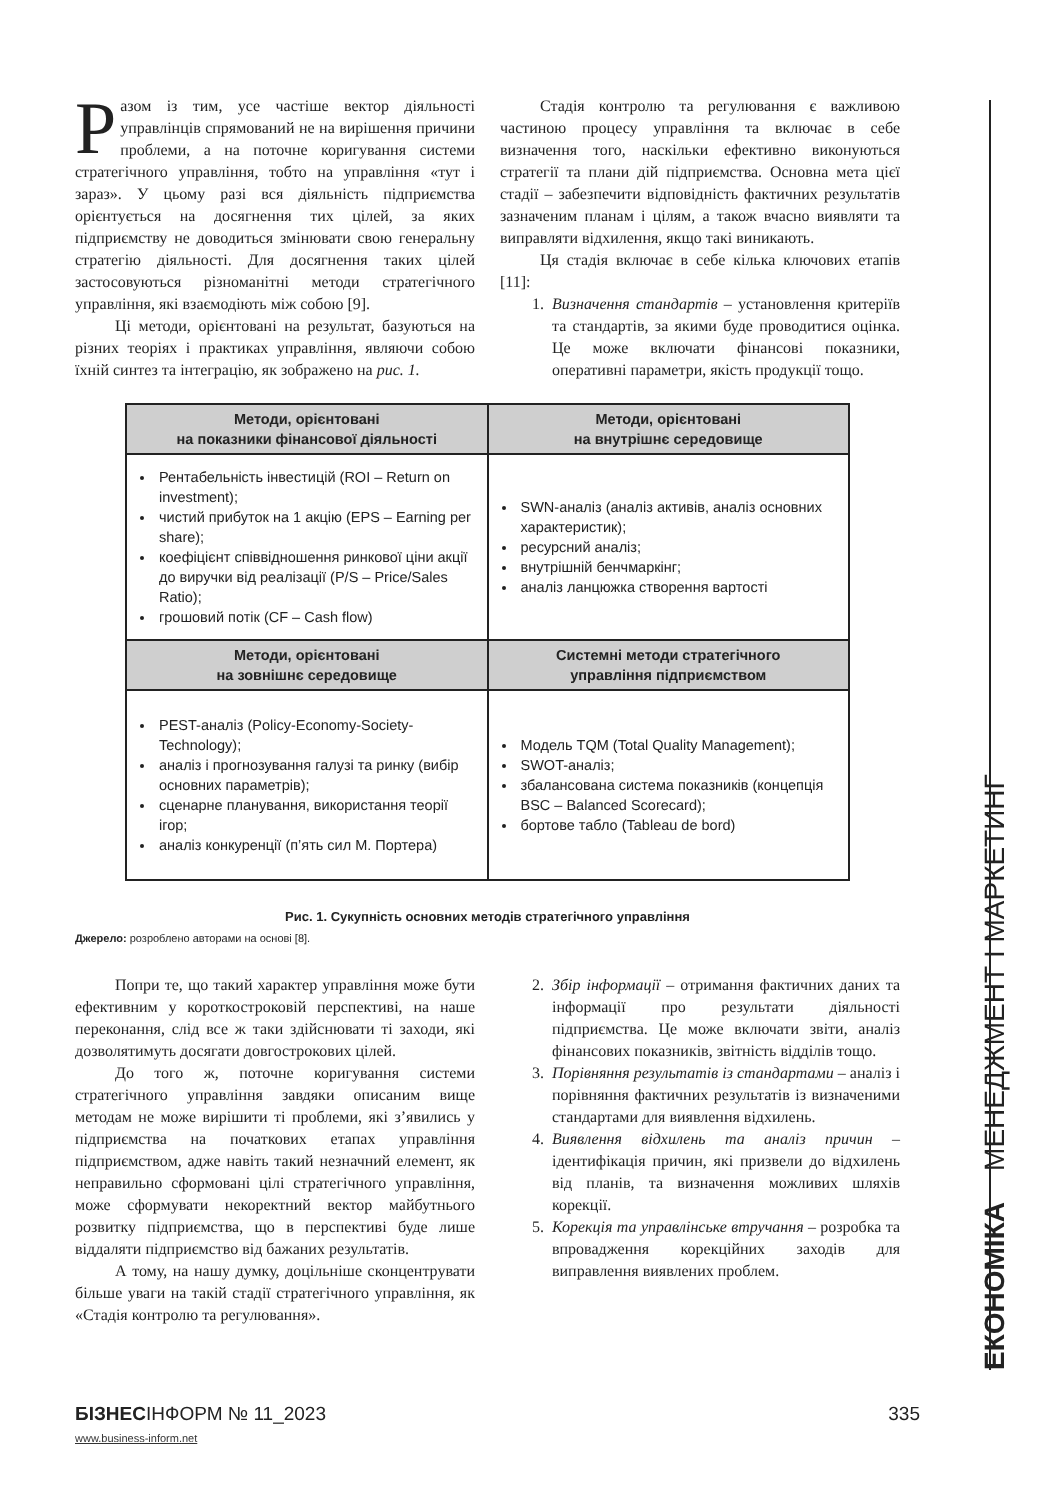Разом із тим, усе частіше вектор діяльності управлінців спрямований не на вирішення причини проблеми, а на поточне коригування системи стратегічного управління, тобто на управління «тут і зараз». У цьому разі вся діяльність підприємства орієнтується на досягнення тих цілей, за яких підприємству не доводиться змінювати свою генеральну стратегію діяльності. Для досягнення таких цілей застосовуються різноманітні методи стратегічного управління, які взаємодіють між собою [9].
Ці методи, орієнтовані на результат, базуються на різних теоріях і практиках управління, являючи собою їхній синтез та інтеграцію, як зображено на рис. 1.
Стадія контролю та регулювання є важливою частиною процесу управління та включає в себе визначення того, наскільки ефективно виконуються стратегії та плани дій підприємства. Основна мета цієї стадії – забезпечити відповідність фактичних результатів зазначеним планам і цілям, а також вчасно виявляти та виправляти відхилення, якщо такі виникають.
Ця стадія включає в себе кілька ключових етапів [11]:
1. Визначення стандартів – установлення критеріїв та стандартів, за якими буде проводитися оцінка. Це може включати фінансові показники, оперативні параметри, якість продукції тощо.
| Методи, орієнтовані на показники фінансової діяльності | Методи, орієнтовані на внутрішнє середовище |
| --- | --- |
| Рентабельність інвестицій (ROI – Return on investment); чистий прибуток на 1 акцію (EPS – Earning per share); коефіцієнт співвідношення ринкової ціни акції до виручки від реалізації (P/S – Price/Sales Ratio); грошовий потік (CF – Cash flow) | SWN-аналіз (аналіз активів, аналіз основних характеристик); ресурсний аналіз; внутрішній бенчмаркінг; аналіз ланцюжка створення вартості |
| Методи, орієнтовані на зовнішнє середовище | Системні методи стратегічного управління підприємством |
| PEST-аналіз (Policy-Economy-Society-Technology); аналіз і прогнозування галузі та ринку (вибір основних параметрів); сценарне планування, використання теорії ігор; аналіз конкуренції (п’ять сил М. Портера) | Модель TQM (Total Quality Management); SWOT-аналіз; збалансована система показників (концепція BSC – Balanced Scorecard); бортове табло (Tableau de bord) |
Рис. 1. Сукупність основних методів стратегічного управління
Джерело: розроблено авторами на основі [8].
Попри те, що такий характер управління може бути ефективним у короткостроковій перспективі, на наше переконання, слід все ж таки здійснювати ті заходи, які дозволятимуть досягати довгострокових цілей.
До того ж, поточне коригування системи стратегічного управління завдяки описаним вище методам не може вирішити ті проблеми, які з’явились у підприємства на початкових етапах управління підприємством, адже навіть такий незначний елемент, як неправильно сформовані цілі стратегічного управління, може сформувати некоректний вектор майбутнього розвитку підприємства, що в перспективі буде лише віддаляти підприємство від бажаних результатів.
А тому, на нашу думку, доцільніше сконцентрувати більше уваги на такій стадії стратегічного управління, як «Стадія контролю та регулювання».
2. Збір інформації – отримання фактичних даних та інформації про результати діяльності підприємства. Це може включати звіти, аналіз фінансових показників, звітність відділів тощо.
3. Порівняння результатів із стандартами – аналіз і порівняння фактичних результатів із визначеними стандартами для виявлення відхилень.
4. Виявлення відхилень та аналіз причин – ідентифікація причин, які призвели до відхилень від планів, та визначення можливих шляхів корекції.
5. Корекція та управлінське втручання – розробка та впровадження корекційних заходів для виправлення виявлених проблем.
ЕКОНОМІКА МЕНЕДЖМЕНТ І МАРКЕТИНГ
БІЗНЕСІНФОРМ № 11_2023 335
www.business-inform.net